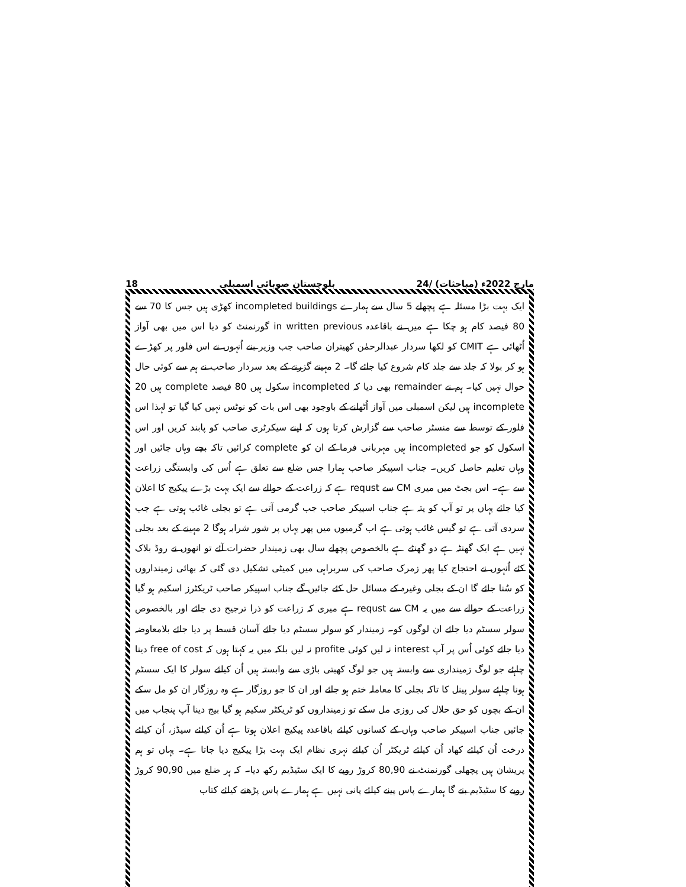18 بلوچستان صوبائی اسمبلی 24/ مارچ 2022ء (مباحثات)
ایک بہت بڑا مسئلہ ہے پچھلے 5 سال سے ہمارے incompleted buildings کھڑی ہیں جس کا 70 سے 80 فیصد کام ہو چکا ہے میں نے باقاعدہ in written previous گورنمنٹ کو دیا اس میں بھی آواز اُٹھائی ہے CMIT کو لکھا سردار عبدالرحمٰن کھیتران صاحب جب وزیر بنے اُنہوں نے اس فلور پر کھڑے ہو کر بولا کہ جلد سے جلد کام شروع کیا جائے گا۔ 2 مہینے گزرنے کے بعد سردار صاحب نے ہم سے کوئی حال حوال نہیں کیا۔ ہم نے remainder بھی دیا کہ incompleted سکول ہیں 80 فیصد complete ہیں 20 incomplete ہیں لیکن اسمبلی میں آواز اُٹھانے کے باوجود بھی اس بات کو نوٹس نہیں کیا گیا تو لہذا اس فلور کے توسط سے منسٹر صاحب سے گزارش کرتا ہوں کہ اپنے سیکرٹری صاحب کو پابند کریں اور اس اسکول کو جو incompleted ہیں مہربانی فرما کے ان کو complete کرائیں تاکہ بچے وہاں جائیں اور وہاں تعلیم حاصل کریں۔ جناب اسپیکر صاحب ہمارا جس ضلع سے تعلق ہے اُس کی وابستگی زراعت سے ہے۔ اس بجٹ میں میری CM سے requst ہے کہ زراعت کے حوالے سے ایک بہت بڑے پیکیج کا اعلان کیا جائے یہاں پر تو آپ کو پتہ ہے جناب اسپیکر صاحب جب گرمی آتی ہے تو بجلی غائب ہوتی ہے جب سردی آتی ہے تو گیس غائب ہوتی ہے اب گرمیوں میں پھر یہاں پر شور شرابہ ہوگا 2 مہینے کے بعد بجلی نہیں ہے ایک گھنٹہ ہے دو گھنٹے ہے بالخصوص پچھلے سال بھی زمیندار حضرات آئے تو انھوں نے روڈ بلاک کئے اُنہوں نے احتجاج کیا پھر زمرک صاحب کی سربراہی میں کمیٹی تشکیل دی گئی کہ بھائی زمینداروں کو سُنا جائے گا ان کے بجلی وغیرہ کے مسائل حل کئے جائیں گے جناب اسپیکر صاحب ٹریکٹرز اسکیم ہو گیا زراعت کے حوالے سے میں یہ CM سے requst ہے میری کہ زراعت کو ذرا ترجیح دی جائے اور بالخصوص سولر سسٹم دیا جائے ان لوگوں کو۔ زمیندار کو سولر سسٹم دیا جائے آسان قسط پر دیا جائے بلامعاوضہ دیا جائے کوئی اُس پر آپ interest نہ لیں کوئی profite نہ لیں بلکہ میں یہ کہتا ہوں کہ free of cost دینا چاہئے جو لوگ زمینداری سے وابستہ ہیں جو لوگ کھیتی باڑی سے وابستہ ہیں اُن کیلئے سولر کا ایک سسٹم ہونا چاہئے سولر پینل کا تاکہ بجلی کا معاملہ ختم ہو جائے اور ان کا جو روزگار ہے وہ روزگار ان کو مل سکے ان کے بچوں کو حق حلال کی روزی مل سکے تو زمینداروں کو ٹریکٹر سکیم ہو گیا بیج دینا آپ پنجاب میں جائیں جناب اسپیکر صاحب وہاں کے کسانوں کیلئے باقاعدہ پیکیج اعلان ہوتا ہے اُن کیلئے سیڈز، اُن کیلئے درخت اُن کیلئے کھاد اُن کیلئے ٹریکٹر اُن کیلئے نہری نظام ایک بہت بڑا پیکیج دیا جاتا ہے۔ یہاں تو ہم پریشان ہیں پچھلی گورنمنٹ نے 80,90 کروڑ روپے کا ایک سٹیڈیم رکھ دیا۔ کہ ہر ضلع میں 90,90 کروڑ روپے کا سٹیڈیم بنے گا ہمارے پاس پینے کیلئے پانی نہیں ہے ہمارے پاس پڑھنے کیلئے کتاب